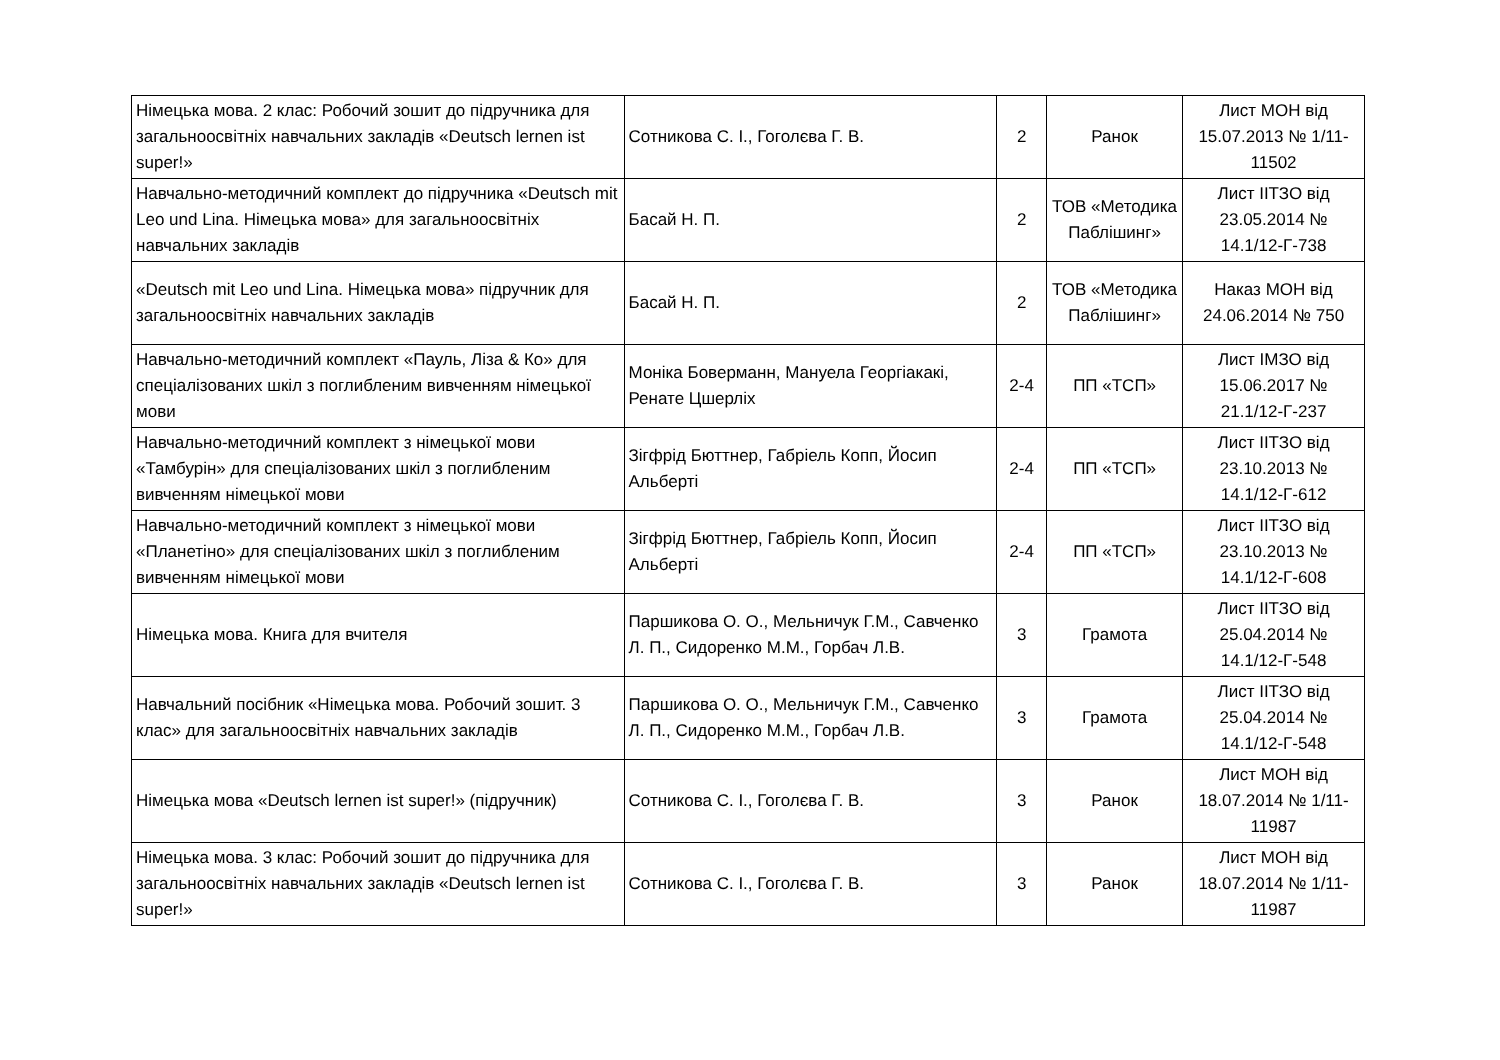| Німецька мова. 2 клас: Робочий зошит до підручника для загальноосвітніх навчальних закладів «Deutsch lernen ist super!» | Сотникова С. І., Гоголєва Г. В. | 2 | Ранок | Лист МОН від 15.07.2013 № 1/11-11502 |
| Навчально-методичний комплект до підручника «Deutsch mit Leo und Lina. Німецька мова» для загальноосвітніх навчальних закладів | Басай Н. П. | 2 | ТОВ «Методика Паблішинг» | Лист ІІТЗО від 23.05.2014 № 14.1/12-Г-738 |
| «Deutsch mit Leo und Lina. Німецька мова» підручник для загальноосвітніх навчальних закладів | Басай Н. П. | 2 | ТОВ «Методика Паблішинг» | Наказ МОН від 24.06.2014 № 750 |
| Навчально-методичний комплект «Пауль, Ліза & Ко» для спеціалізованих шкіл з поглибленим вивченням німецької мови | Моніка Бовермaнн, Мануела Георгіакакі, Ренате Цшерліх | 2-4 | ПП «ТСП» | Лист ІМЗО від 15.06.2017 № 21.1/12-Г-237 |
| Навчально-методичний комплект з німецької мови «Тамбурін» для спеціалізованих шкіл з поглибленим вивченням німецької мови | Зігфрід Бюттнер, Габріель Копп, Йосип Альберті | 2-4 | ПП «ТСП» | Лист ІІТЗО від 23.10.2013 № 14.1/12-Г-612 |
| Навчально-методичний комплект з німецької мови «Планетіно» для спеціалізованих шкіл з поглибленим вивченням німецької мови | Зігфрід Бюттнер, Габріель Копп, Йосип Альберті | 2-4 | ПП «ТСП» | Лист ІІТЗО від 23.10.2013 № 14.1/12-Г-608 |
| Німецька мова. Книга для вчителя | Паршикова О. О., Мельничук Г.М., Савченко Л. П., Сидоренко М.М., Горбач Л.В. | 3 | Грамота | Лист ІІТЗО від 25.04.2014 № 14.1/12-Г-548 |
| Навчальний посібник «Німецька мова. Робочий зошит. 3 клас» для загальноосвітніх навчальних закладів | Паршикова О. О., Мельничук Г.М., Савченко Л. П., Сидоренко М.М., Горбач Л.В. | 3 | Грамота | Лист ІІТЗО від 25.04.2014 № 14.1/12-Г-548 |
| Німецька мова «Deutsch lernen ist super!» (підручник) | Сотникова С. І., Гоголєва Г. В. | 3 | Ранок | Лист МОН від 18.07.2014 № 1/11-11987 |
| Німецька мова. 3 клас: Робочий зошит до підручника для загальноосвітніх навчальних закладів «Deutsch lernen ist super!» | Сотникова С. І., Гоголєва Г. В. | 3 | Ранок | Лист МОН від 18.07.2014 № 1/11-11987 |